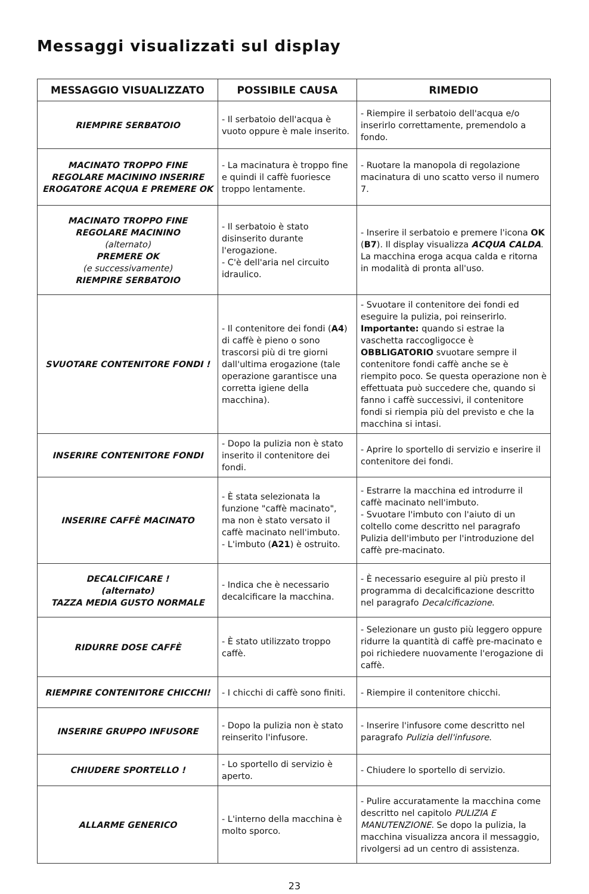Messaggi visualizzati sul display
| MESSAGGIO VISUALIZZATO | POSSIBILE CAUSA | RIMEDIO |
| --- | --- | --- |
| RIEMPIRE SERBATOIO | - Il serbatoio dell'acqua è vuoto oppure è male inserito. | - Riempire il serbatoio dell'acqua e/o inserirlo correttamente, premendolo a fondo. |
| MACINATO TROPPO FINE REGOLARE MACININO INSERIRE EROGATORE ACQUA E PREMERE OK | - La macinatura è troppo fine e quindi il caffè fuoriesce troppo lentamente. | - Ruotare la manopola di regolazione macinatura di uno scatto verso il numero 7. |
| MACINATO TROPPO FINE REGOLARE MACININO (alternato) PREMERE OK (e successivamente) RIEMPIRE SERBATOIO | - Il serbatoio è stato disinserito durante l'erogazione. - C'è dell'aria nel circuito idraulico. | - Inserire il serbatoio e premere l'icona OK ( B7 ). Il display visualizza ACQUA CALDA . La macchina eroga acqua calda e ritorna in modalità di pronta all'uso. |
| SVUOTARE CONTENITORE FONDI ! | - Il contenitore dei fondi ( A4 ) di caffè è pieno o sono trascorsi più di tre giorni dall'ultima erogazione (tale operazione garantisce una corretta igiene della macchina). | - Svuotare il contenitore dei fondi ed eseguire la pulizia, poi reinserirlo. Importante: quando si estrae la vaschetta raccogligocce è OBBLIGATORIO svuotare sempre il contenitore fondi caffè anche se è riempito poco. Se questa operazione non è effettuata può succedere che, quando si fanno i caffè successivi, il contenitore fondi si riempia più del previsto e che la macchina si intasi. |
| INSERIRE CONTENITORE FONDI | - Dopo la pulizia non è stato inserito il contenitore dei fondi. | - Aprire lo sportello di servizio e inserire il contenitore dei fondi. |
| INSERIRE CAFFÈ MACINATO | - È stata selezionata la funzione "caffè macinato", ma non è stato versato il caffè macinato nell'imbuto. - L'imbuto ( A21 ) è ostruito. | - Estrarre la macchina ed introdurre il caffè macinato nell'imbuto. - Svuotare l'imbuto con l'aiuto di un coltello come descritto nel paragrafo Pulizia dell'imbuto per l'introduzione del caffè pre-macinato. |
| DECALCIFICARE ! (alternato) TAZZA MEDIA GUSTO NORMALE | - Indica che è necessario decalcificare la macchina. | - È necessario eseguire al più presto il programma di decalcificazione descritto nel paragrafo Decalcificazione . |
| RIDURRE DOSE CAFFÈ | - È stato utilizzato troppo caffè. | - Selezionare un gusto più leggero oppure ridurre la quantità di caffè pre-macinato e poi richiedere nuovamente l'erogazione di caffè. |
| RIEMPIRE CONTENITORE CHICCHI! | - I chicchi di caffè sono finiti. | - Riempire il contenitore chicchi. |
| INSERIRE GRUPPO INFUSORE | - Dopo la pulizia non è stato reinserito l'infusore. | - Inserire l'infusore come descritto nel paragrafo Pulizia dell'infusore . |
| CHIUDERE SPORTELLO ! | - Lo sportello di servizio è aperto. | - Chiudere lo sportello di servizio. |
| ALLARME GENERICO | - L'interno della macchina è molto sporco. | - Pulire accuratamente la macchina come descritto nel capitolo PULIZIA E MANUTENZIONE . Se dopo la pulizia, la macchina visualizza ancora il messaggio, rivolgersi ad un centro di assistenza. |
23